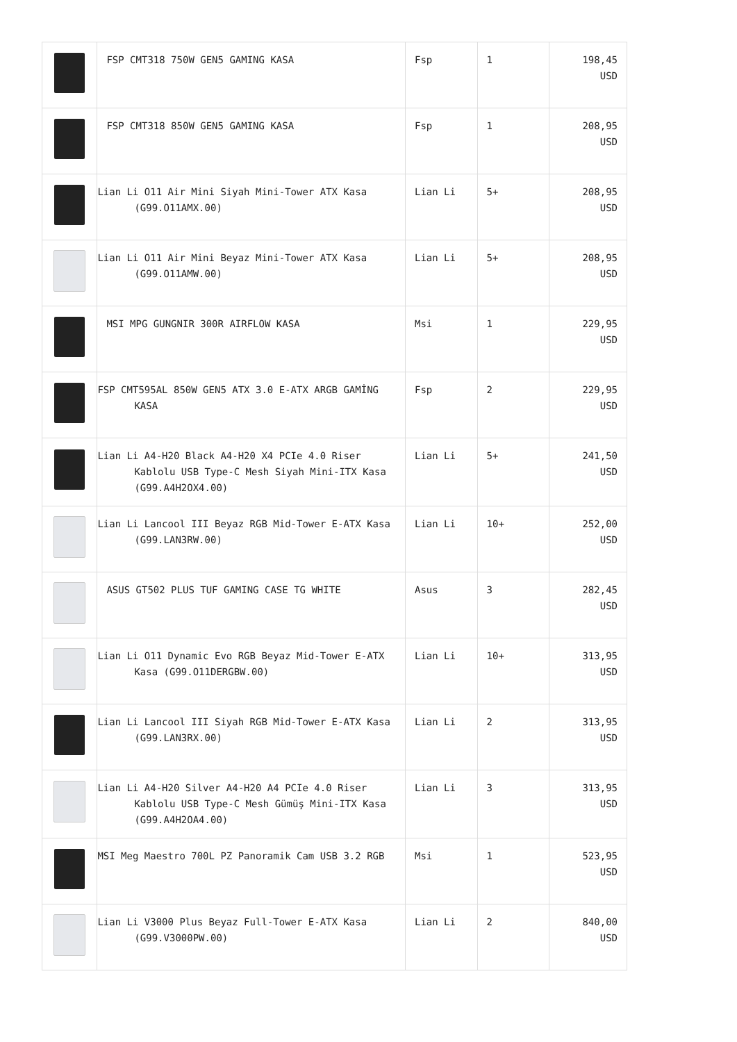| | FSP CMT318 750W GEN5 GAMING KASA | Fsp | 1 | 198,45 USD |
| | FSP CMT318 850W GEN5 GAMING KASA | Fsp | 1 | 208,95 USD |
| | Lian Li O11 Air Mini Siyah Mini-Tower ATX Kasa (G99.O11AMX.00) | Lian Li | 5+ | 208,95 USD |
| | Lian Li O11 Air Mini Beyaz Mini-Tower ATX Kasa (G99.O11AMW.00) | Lian Li | 5+ | 208,95 USD |
| | MSI MPG GUNGNIR 300R AIRFLOW KASA | Msi | 1 | 229,95 USD |
| | FSP CMT595AL 850W GEN5 ATX 3.0 E-ATX ARGB GAMİNG KASA | Fsp | 2 | 229,95 USD |
| | Lian Li A4-H20 Black A4-H20 X4 PCIe 4.0 Riser Kablolu USB Type-C Mesh Siyah Mini-ITX Kasa (G99.A4H2OX4.00) | Lian Li | 5+ | 241,50 USD |
| | Lian Li Lancool III Beyaz RGB Mid-Tower E-ATX Kasa (G99.LAN3RW.00) | Lian Li | 10+ | 252,00 USD |
| | ASUS GT502 PLUS TUF GAMING CASE TG WHITE | Asus | 3 | 282,45 USD |
| | Lian Li O11 Dynamic Evo RGB Beyaz Mid-Tower E-ATX Kasa (G99.O11DERGBW.00) | Lian Li | 10+ | 313,95 USD |
| | Lian Li Lancool III Siyah RGB Mid-Tower E-ATX Kasa (G99.LAN3RX.00) | Lian Li | 2 | 313,95 USD |
| | Lian Li A4-H20 Silver A4-H20 A4 PCIe 4.0 Riser Kablolu USB Type-C Mesh Gümüş Mini-ITX Kasa (G99.A4H2OA4.00) | Lian Li | 3 | 313,95 USD |
| | MSI Meg Maestro 700L PZ Panoramik Cam USB 3.2 RGB | Msi | 1 | 523,95 USD |
| | Lian Li V3000 Plus Beyaz Full-Tower E-ATX Kasa (G99.V3000PW.00) | Lian Li | 2 | 840,00 USD |